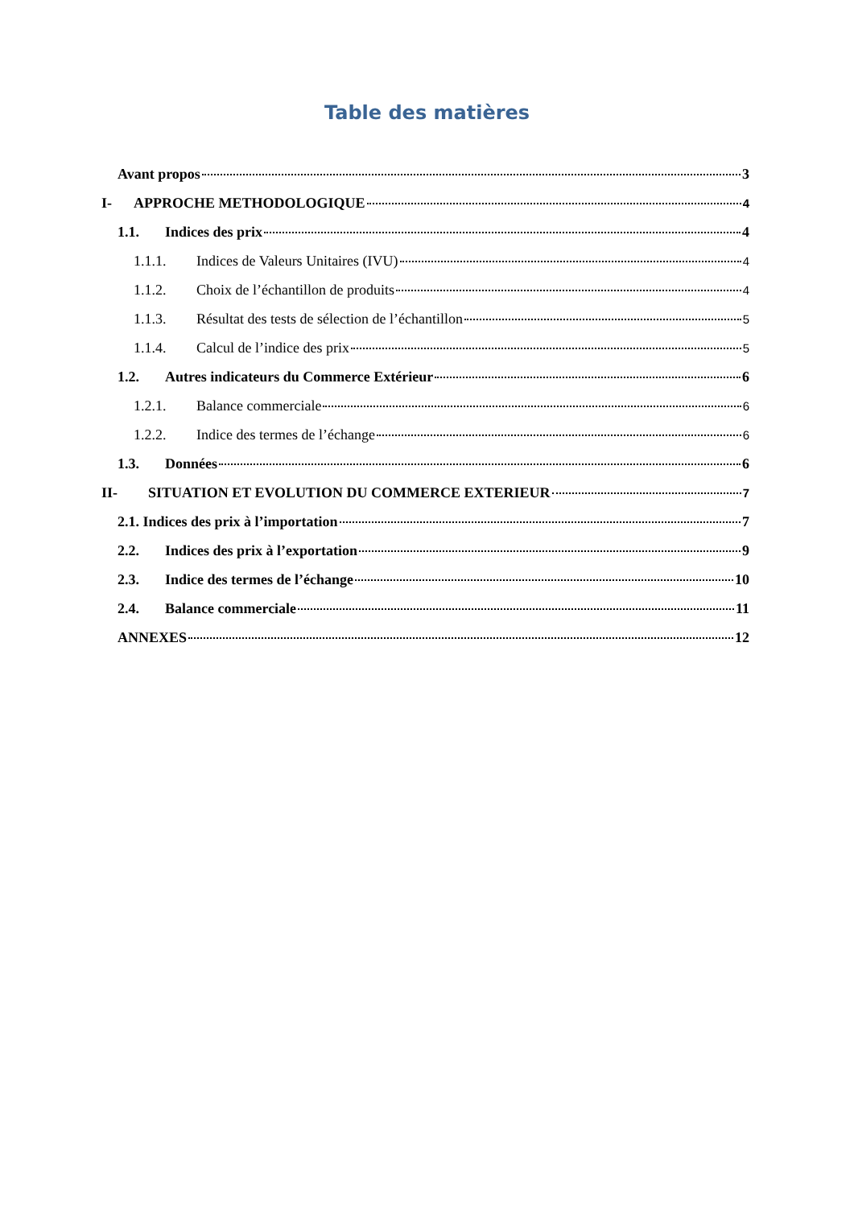Table des matières
Avant propos 3
I- APPROCHE METHODOLOGIQUE 4
1.1. Indices des prix 4
1.1.1. Indices de Valeurs Unitaires (IVU) 4
1.1.2. Choix de l’échantillon de produits 4
1.1.3. Résultat des tests de sélection de l’échantillon 5
1.1.4. Calcul de l’indice des prix 5
1.2. Autres indicateurs du Commerce Extérieur 6
1.2.1. Balance commerciale 6
1.2.2. Indice des termes de l’échange 6
1.3. Données 6
II- SITUATION ET EVOLUTION DU COMMERCE EXTERIEUR 7
2.1. Indices des prix à l’importation 7
2.2. Indices des prix à l’exportation 9
2.3. Indice des termes de l’échange 10
2.4. Balance commerciale 11
ANNEXES 12